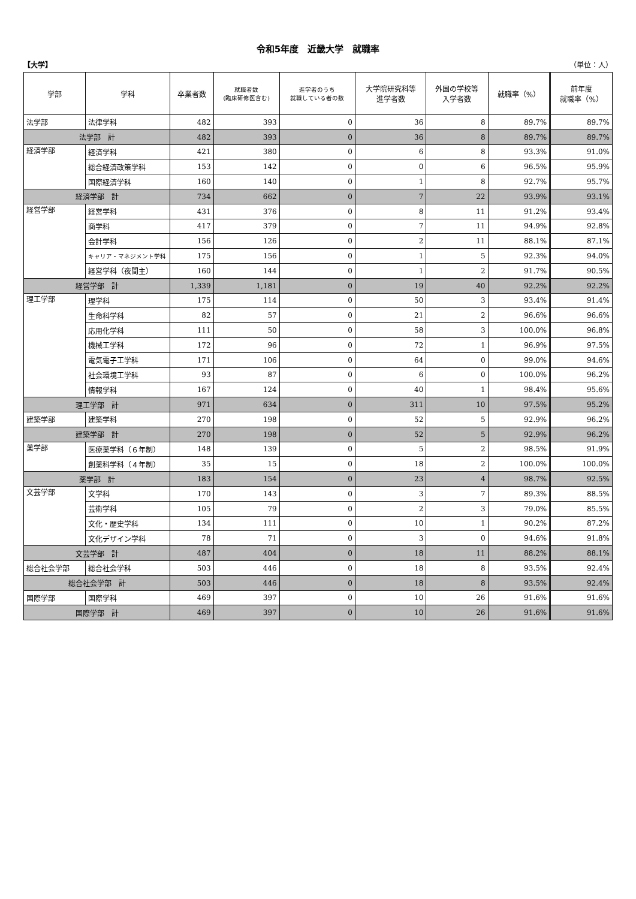令和5年度　近畿大学　就職率
【大学】 （単位：人）
| 学部 | 学科 | 卒業者数 | 就職者数 (臨床研修医含む) | 進学者のうち 就職している者の数 | 大学院研究科等 進学者数 | 外国の学校等 入学者数 | 就職率（%） | 前年度 就職率（%） |
| --- | --- | --- | --- | --- | --- | --- | --- | --- |
| 法学部 | 法律学科 | 482 | 393 | 0 | 36 | 8 | 89.7% | 89.7% |
| 法学部 計 | | 482 | 393 | 0 | 36 | 8 | 89.7% | 89.7% |
| 経済学部 | 経済学科 | 421 | 380 | 0 | 6 | 8 | 93.3% | 91.0% |
| | 総合経済政策学科 | 153 | 142 | 0 | 0 | 6 | 96.5% | 95.9% |
| | 国際経済学科 | 160 | 140 | 0 | 1 | 8 | 92.7% | 95.7% |
| 経済学部 計 | | 734 | 662 | 0 | 7 | 22 | 93.9% | 93.1% |
| 経営学部 | 経営学科 | 431 | 376 | 0 | 8 | 11 | 91.2% | 93.4% |
| | 商学科 | 417 | 379 | 0 | 7 | 11 | 94.9% | 92.8% |
| | 会計学科 | 156 | 126 | 0 | 2 | 11 | 88.1% | 87.1% |
| | キャリア・マネジメント学科 | 175 | 156 | 0 | 1 | 5 | 92.3% | 94.0% |
| | 経営学科（夜間主） | 160 | 144 | 0 | 1 | 2 | 91.7% | 90.5% |
| 経営学部 計 | | 1,339 | 1,181 | 0 | 19 | 40 | 92.2% | 92.2% |
| 理工学部 | 理学科 | 175 | 114 | 0 | 50 | 3 | 93.4% | 91.4% |
| | 生命科学科 | 82 | 57 | 0 | 21 | 2 | 96.6% | 96.6% |
| | 応用化学科 | 111 | 50 | 0 | 58 | 3 | 100.0% | 96.8% |
| | 機械工学科 | 172 | 96 | 0 | 72 | 1 | 96.9% | 97.5% |
| | 電気電子工学科 | 171 | 106 | 0 | 64 | 0 | 99.0% | 94.6% |
| | 社会環境工学科 | 93 | 87 | 0 | 6 | 0 | 100.0% | 96.2% |
| | 情報学科 | 167 | 124 | 0 | 40 | 1 | 98.4% | 95.6% |
| 理工学部 計 | | 971 | 634 | 0 | 311 | 10 | 97.5% | 95.2% |
| 建築学部 | 建築学科 | 270 | 198 | 0 | 52 | 5 | 92.9% | 96.2% |
| 建築学部 計 | | 270 | 198 | 0 | 52 | 5 | 92.9% | 96.2% |
| 薬学部 | 医療薬学科（６年制） | 148 | 139 | 0 | 5 | 2 | 98.5% | 91.9% |
| | 創薬科学科（４年制） | 35 | 15 | 0 | 18 | 2 | 100.0% | 100.0% |
| 薬学部 計 | | 183 | 154 | 0 | 23 | 4 | 98.7% | 92.5% |
| 文芸学部 | 文学科 | 170 | 143 | 0 | 3 | 7 | 89.3% | 88.5% |
| | 芸術学科 | 105 | 79 | 0 | 2 | 3 | 79.0% | 85.5% |
| | 文化・歴史学科 | 134 | 111 | 0 | 10 | 1 | 90.2% | 87.2% |
| | 文化デザイン学科 | 78 | 71 | 0 | 3 | 0 | 94.6% | 91.8% |
| 文芸学部 計 | | 487 | 404 | 0 | 18 | 11 | 88.2% | 88.1% |
| 総合社会学部 | 総合社会学科 | 503 | 446 | 0 | 18 | 8 | 93.5% | 92.4% |
| 総合社会学部 計 | | 503 | 446 | 0 | 18 | 8 | 93.5% | 92.4% |
| 国際学部 | 国際学科 | 469 | 397 | 0 | 10 | 26 | 91.6% | 91.6% |
| 国際学部 計 | | 469 | 397 | 0 | 10 | 26 | 91.6% | 91.6% |